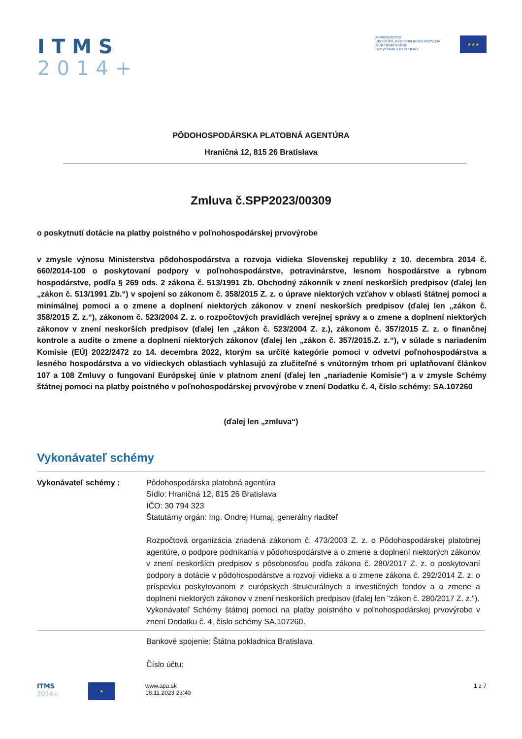ITMS
2014+
MINISTERSTVO
INVESTÍCIÍ, REGIONÁLNEHO ROZVOJA
A INFORMATIZÁCIE
SLOVENSKEJ REPUBLIKY
★★★
PÔDOHOSPODÁRSKA PLATOBNÁ AGENTÚRA
Hraničná 12, 815 26 Bratislava
Zmluva č.SPP2023/00309
o poskytnutí dotácie na platby poistného v poľnohospodárskej prvovýrobe
v zmysle výnosu Ministerstva pôdohospodárstva a rozvoja vidieka Slovenskej republiky z 10. decembra 2014 č. 660/2014-100 o poskytovaní podpory v poľnohospodárstve, potravinárstve, lesnom hospodárstve a rybnom hospodárstve, podľa § 269 ods. 2 zákona č. 513/1991 Zb. Obchodný zákonník v znení neskorších predpisov (ďalej len „zákon č. 513/1991 Zb.“) v spojení so zákonom č. 358/2015 Z. z. o úprave niektorých vzťahov v oblasti štátnej pomoci a minimálnej pomoci a o zmene a doplnení niektorých zákonov v znení neskorších predpisov (ďalej len „zákon č. 358/2015 Z. z.“), zákonom č. 523/2004 Z. z. o rozpočtových pravidlách verejnej správy a o zmene a doplnení niektorých zákonov v znení neskorších predpisov (ďalej len „zákon č. 523/2004 Z. z.), zákonom č. 357/2015 Z. z. o finančnej kontrole a audite o zmene a doplnení niektorých zákonov (ďalej len „zákon č. 357/2015.Z. z.“), v súlade s nariadením Komisie (EÚ) 2022/2472 zo 14. decembra 2022, ktorým sa určité kategórie pomoci v odvetví poľnohospodárstva a lesného hospodárstva a vo vidieckych oblastiach vyhlasujú za zlučiteľné s vnútorným trhom pri uplatňovaní článkov 107 a 108 Zmluvy o fungovaní Európskej únie v platnom znení (ďalej len „nariadenie Komisie“) a v zmysle Schémy štátnej pomoci na platby poistného v poľnohospodárskej prvovýrobe v znení Dodatku č. 4, číslo schémy: SA.107260
(ďalej len „zmluva“)
Vykonávateľ schémy
Vykonávateľ schémy : Pôdohospodárska platobná agentúra
Sídlo: Hraničná 12, 815 26 Bratislava
IČO: 30 794 323
Štatutárny orgán: Ing. Ondrej Humaj, generálny riaditeľ
Rozpočtová organizácia zriadená zákonom č. 473/2003 Z. z. o Pôdohospodárskej platobnej agentúre, o podpore podnikania v pôdohospodárstve a o zmene a doplnení niektorých zákonov v znení neskorších predpisov s pôsobnosťou podľa zákona č. 280/2017 Z. z. o poskytovaní podpory a dotácie v pôdohospodárstve a rozvoji vidieka a o zmene zákona č. 292/2014 Z. z. o príspevku poskytovanom z európskych štrukturálnych a investičných fondov a o zmene a doplnení niektorých zákonov v znení neskorších predpisov (ďalej len "zákon č. 280/2017 Z. z.").
Vykonávateľ Schémy štátnej pomoci na platby poistného v poľnohospodárskej prvovýrobe v znení Dodatku č. 4, číslo schémy SA.107260.
Bankové spojenie: Štátna pokladnica Bratislava
Číslo účtu:
ITMS
2014+
★
www.apa.sk
18.11.2023 23:40
1 z 7